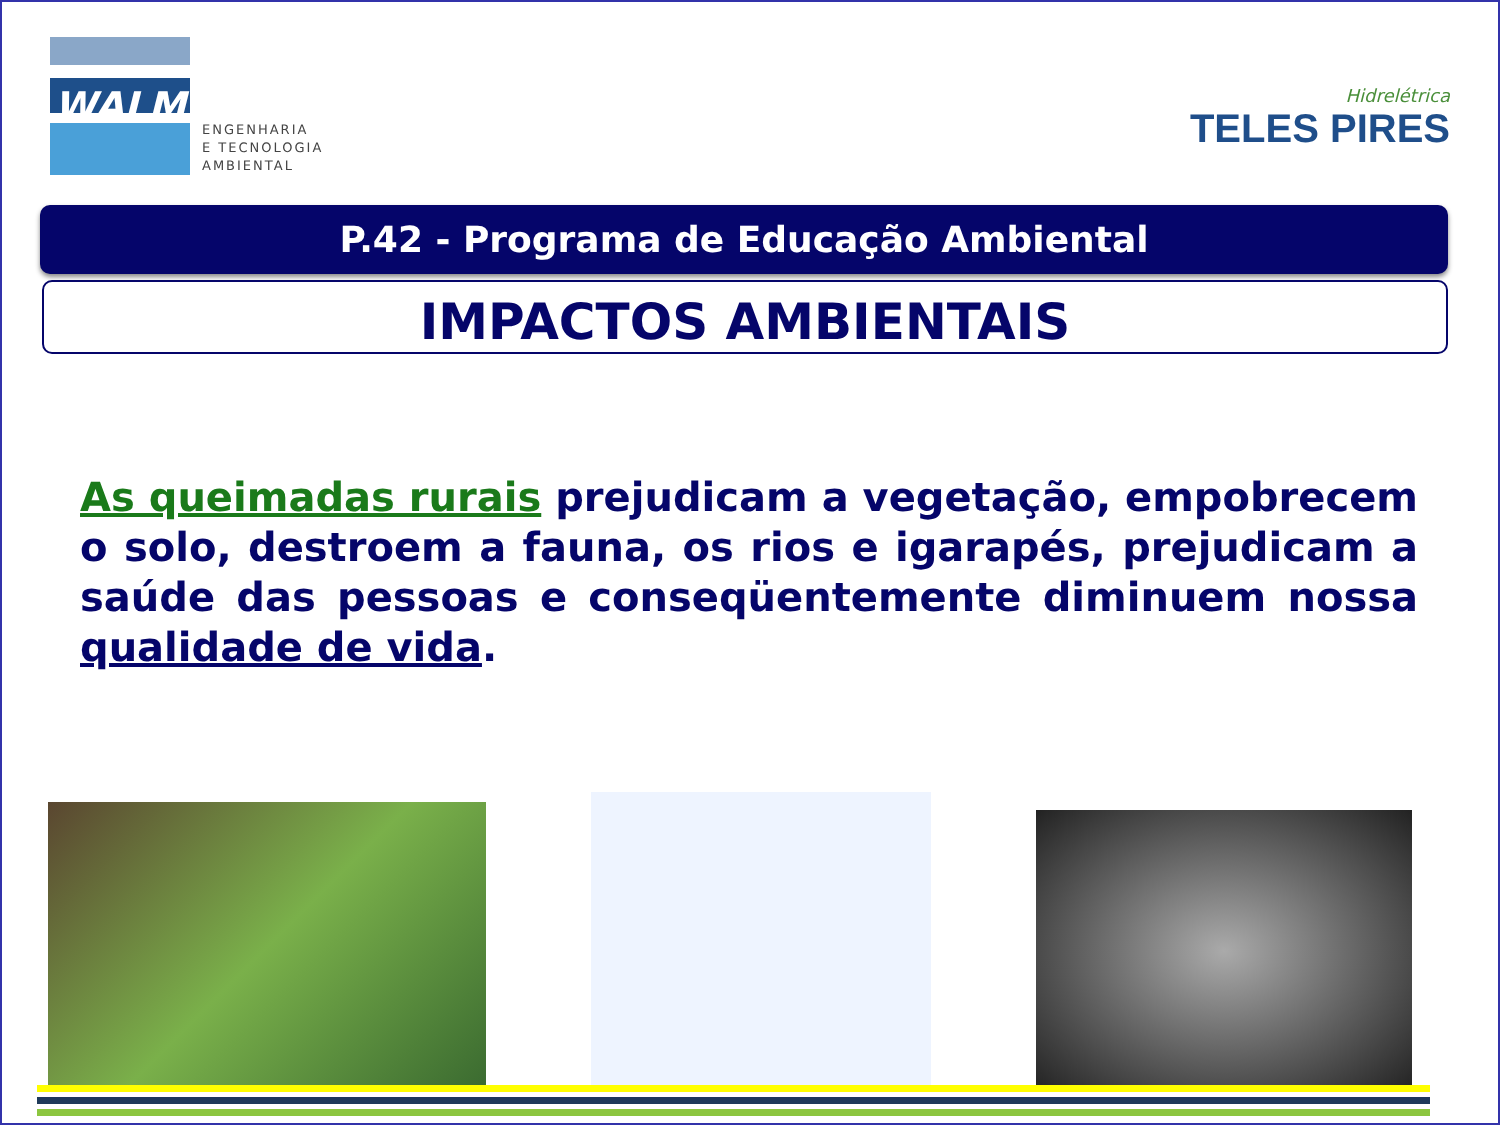WALM
ENGENHARIA
E TECNOLOGIA
AMBIENTAL
Hidrelétrica
TELES PIRES
P.42 - Programa de Educação Ambiental
IMPACTOS AMBIENTAIS
As queimadas rurais prejudicam a vegetação, empobrecem o solo, destroem a fauna, os rios e igarapés, prejudicam a saúde das pessoas e conseqüentemente diminuem nossa qualidade de vida.